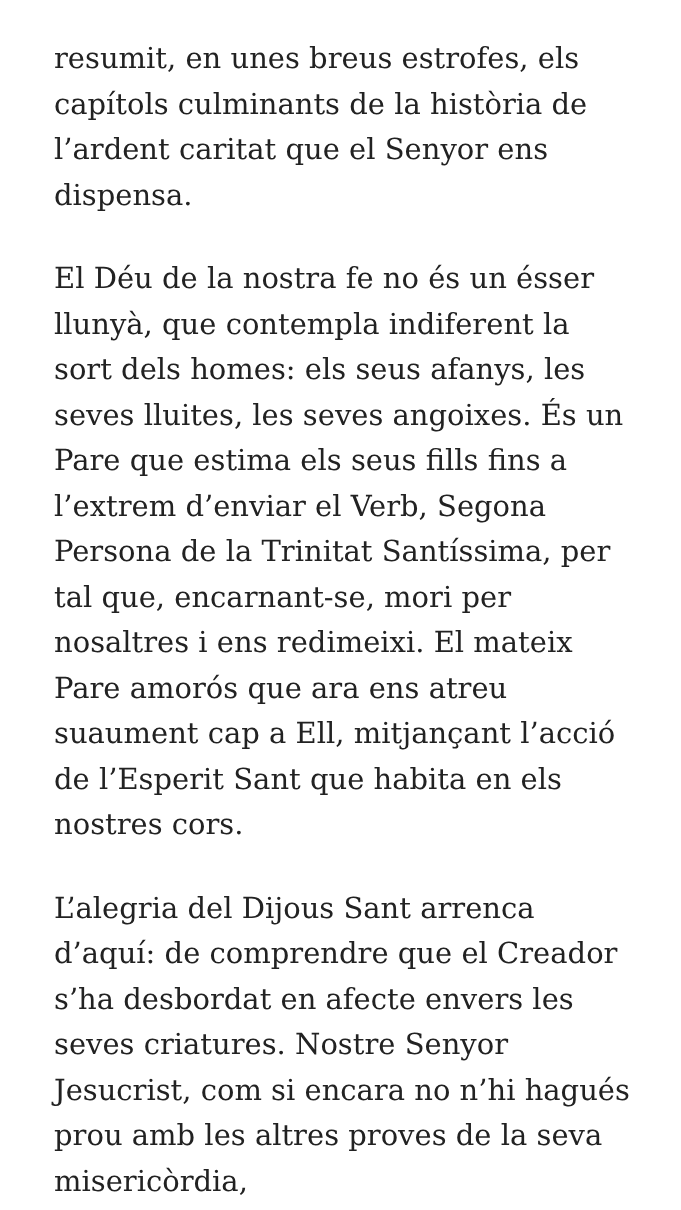resumit, en unes breus estrofes, els capítols culminants de la història de l’ardent caritat que el Senyor ens dispensa.
El Déu de la nostra fe no és un ésser llunyà, que contempla indiferent la sort dels homes: els seus afanys, les seves lluites, les seves angoixes. És un Pare que estima els seus fills fins a l’extrem d’enviar el Verb, Segona Persona de la Trinitat Santíssima, per tal que, encarnant-se, mori per nosaltres i ens redimeixi. El mateix Pare amorós que ara ens atreu suaument cap a Ell, mitjançant l’acció de l’Esperit Sant que habita en els nostres cors.
L’alegria del Dijous Sant arrenca d’aquí: de comprendre que el Creador s’ha desbordat en afecte envers les seves criatures. Nostre Senyor Jesucrist, com si encara no n’hi hagués prou amb les altres proves de la seva misericòrdia,